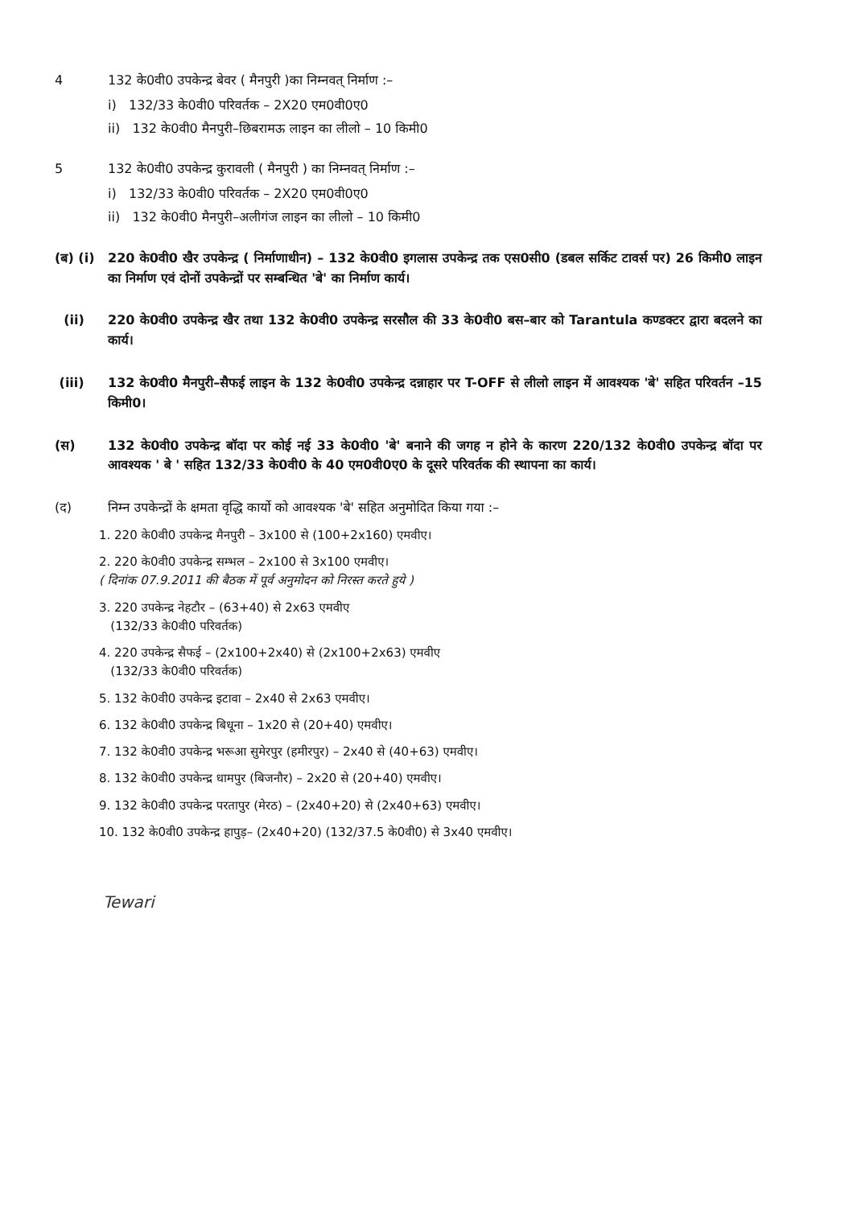4 132 के0वी0 उपकेन्द्र बेवर ( मैनपुरी )का निम्नवत् निर्माण :–
i) 132/33 के0वी0 परिवर्तक – 2X20 एम0वी0ए0
ii) 132 के0वी0 मैनपुरी–छिबरामऊ लाइन का लीलो – 10 किमी0
5 132 के0वी0 उपकेन्द्र कुरावली ( मैनपुरी ) का निम्नवत् निर्माण :–
i) 132/33 के0वी0 परिवर्तक – 2X20 एम0वी0ए0
ii) 132 के0वी0 मैनपुरी–अलीगंज लाइन का लीलो – 10 किमी0
(ब) (i)
220 के0वी0 खैर उपकेन्द्र ( निर्माणाधीन) – 132 के0वी0 इगलास उपकेन्द्र तक एस0सी0 (डबल सर्किट टावर्स पर) 26 किमी0 लाइन का निर्माण एवं दोनों उपकेन्द्रों पर सम्बन्धित 'बे' का निर्माण कार्य।
(ii) 220 के0वी0 उपकेन्द्र खैर तथा 132 के0वी0 उपकेन्द्र सरसौल की 33 के0वी0 बस–बार को Tarantula कण्डक्टर द्वारा बदलने का कार्य।
(iii) 132 के0वी0 मैनपुरी–सैफई लाइन के 132 के0वी0 उपकेन्द्र दन्नाहार पर T-OFF से लीलो लाइन में आवश्यक 'बे' सहित परिवर्तन –15 किमी0।
(स) 132 के0वी0 उपकेन्द्र बॉदा पर कोई नई 33 के0वी0 'बे' बनाने की जगह न होने के कारण 220/132 के0वी0 उपकेन्द्र बॉदा पर आवश्यक ' बे ' सहित 132/33 के0वी0 के 40 एम0वी0ए0 के दूसरे परिवर्तक की स्थापना का कार्य।
(द) निम्न उपकेन्द्रों के क्षमता वृद्धि कार्यो को आवश्यक 'बे' सहित अनुमोदित किया गया :–
1. 220 के0वी0 उपकेन्द्र मैनपुरी – 3x100 से (100+2x160) एमवीए।
2. 220 के0वी0 उपकेन्द्र सम्भल – 2x100 से 3x100 एमवीए।
( दिनांक 07.9.2011 की बैठक में पूर्व अनुमोदन को निरस्त करते हुये )
3. 220 उपकेन्द्र नेहटौर – (63+40) से 2x63 एमवीए
(132/33 के0वी0 परिवर्तक)
4. 220 उपकेन्द्र सैफई – (2x100+2x40) से (2x100+2x63) एमवीए
(132/33 के0वी0 परिवर्तक)
5. 132 के0वी0 उपकेन्द्र इटावा – 2x40 से 2x63 एमवीए।
6. 132 के0वी0 उपकेन्द्र बिधूना – 1x20 से (20+40) एमवीए।
7. 132 के0वी0 उपकेन्द्र भरूआ सुमेरपुर (हमीरपुर) – 2x40 से (40+63) एमवीए।
8. 132 के0वी0 उपकेन्द्र धामपुर (बिजनौर) – 2x20 से (20+40) एमवीए।
9. 132 के0वी0 उपकेन्द्र परतापुर (मेरठ) – (2x40+20) से (2x40+63) एमवीए।
10. 132 के0वी0 उपकेन्द्र हापुड़– (2x40+20) (132/37.5 के0वी0) से 3x40 एमवीए।
Tewari